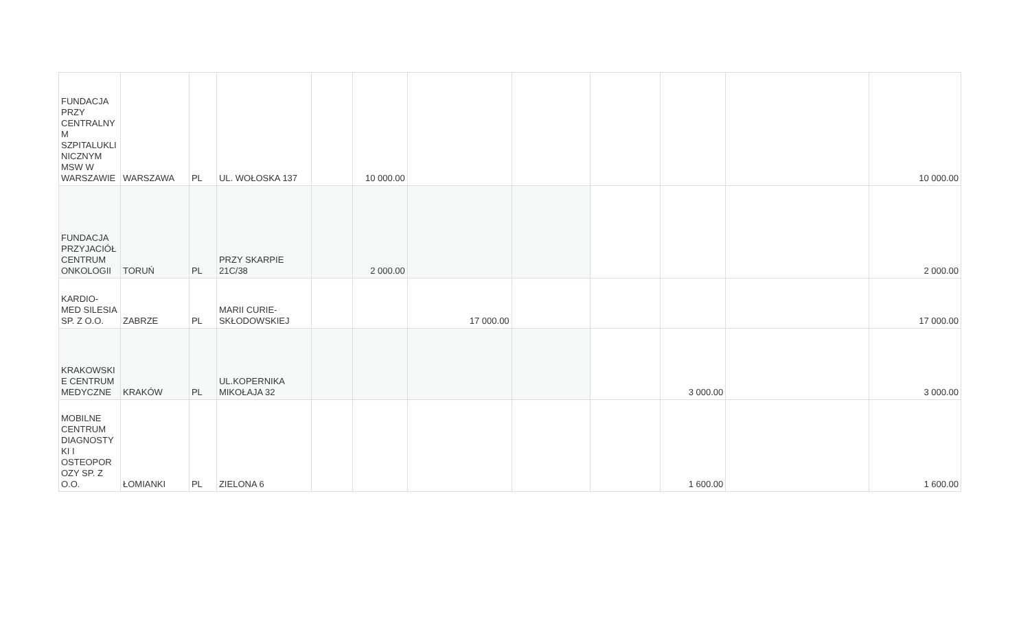| FUNDACJA PRZY CENTRALNY M SZPITALUKLI NICZNYM MSW W WARSZAWIE | WARSZAWA | PL | UL. WOŁOSKA 137 | | 10 000.00 | | | | | | 10 000.00 |
| FUNDACJA PRZYJACIÓŁ CENTRUM ONKOLOGII | TORUŃ | PL | PRZY SKARPIE 21C/38 | | 2 000.00 | | | | | | 2 000.00 |
| KARDIO-MED SILESIA SP. Z O.O. | ZABRZE | PL | MARII CURIE-SKŁODOWSKIEJ | | | 17 000.00 | | | | | 17 000.00 |
| KRAKOWSKI E CENTRUM MEDYCZNE | KRAKÓW | PL | UL.KOPERNIKA MIKOŁAJA 32 | | | | | | 3 000.00 | | 3 000.00 |
| MOBILNE CENTRUM DIAGNOSTY KI I OSTEOPOR OZY SP. Z O.O. | ŁOMIANKI | PL | ZIELONA 6 | | | | | | 1 600.00 | | 1 600.00 |